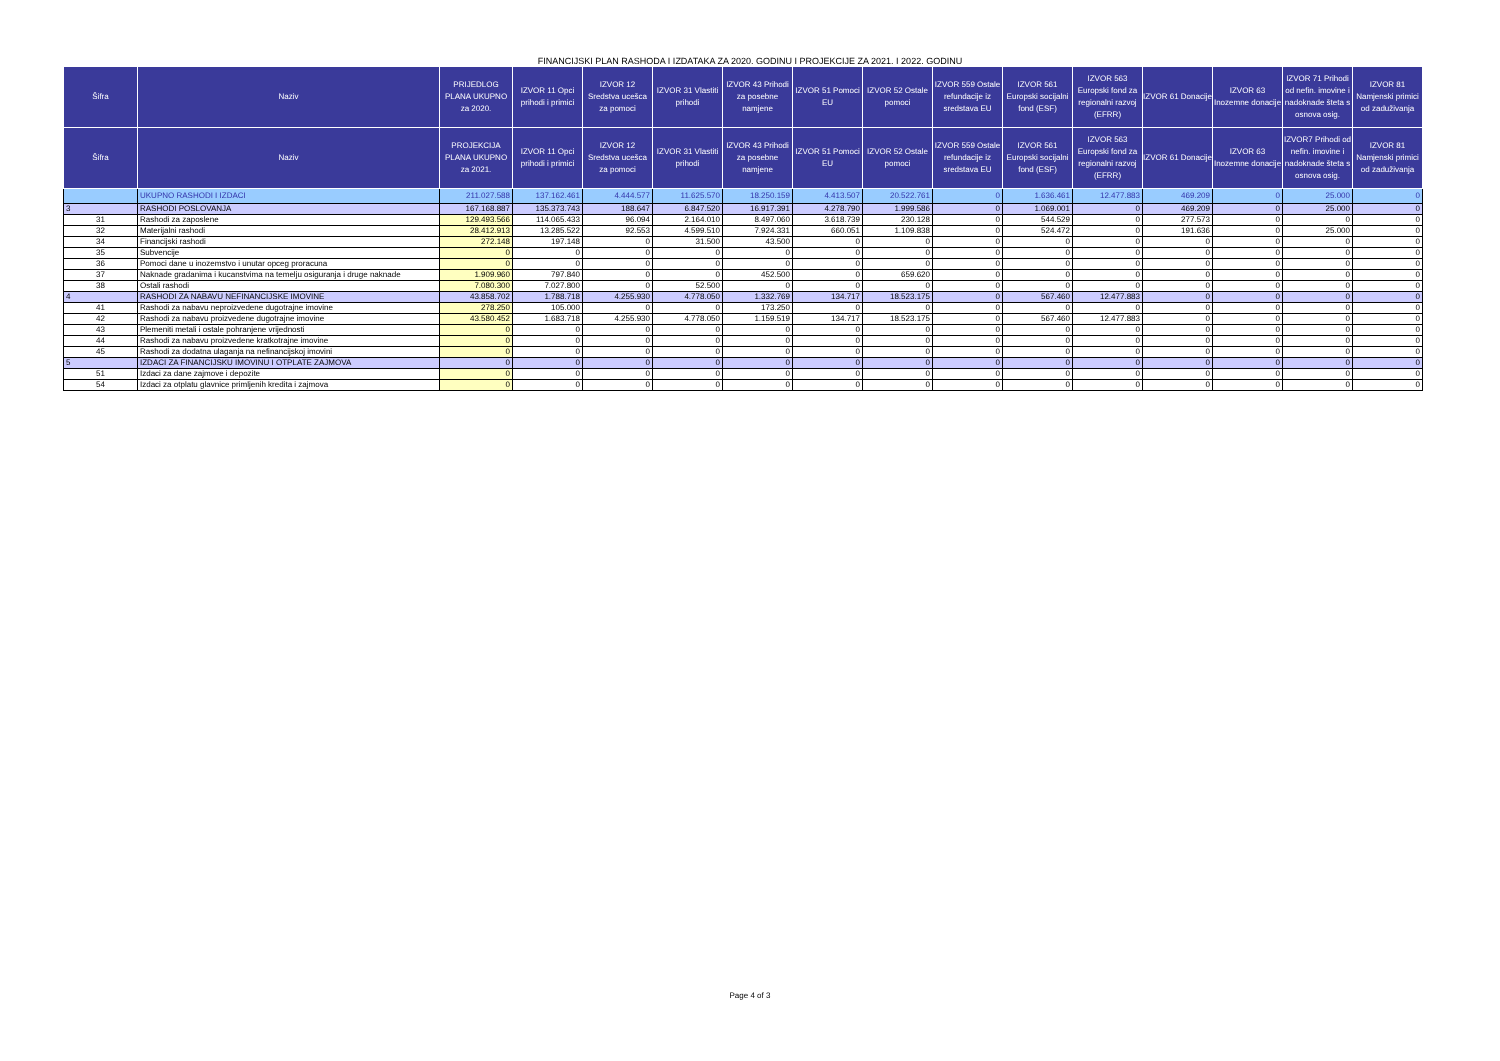FINANCIJSKI PLAN RASHODA I IZDATAKA ZA 2020. GODINU I PROJEKCIJE ZA 2021. I 2022. GODINU
| Šifra | Naziv | PRIJEDLOG PLANA UKUPNO za 2020. | IZVOR 11 Opci prihodi i primici | IZVOR 12 Sredstva ucešca za pomoci | IZVOR 31 Vlastiti prihodi | IZVOR 43 Prihodi za posebne namjene | IZVOR 51 Pomoci EU | IZVOR 52 Ostale pomoci | IZVOR 559 Ostale refundacije iz sredstava EU | IZVOR 561 Europski socijalni fond (ESF) | IZVOR 563 Europski fond za regionalni razvoj (EFRR) | IZVOR 61 Donacije | IZVOR 63 Inozemne donacije | IZVOR 71 Prihodi od nefin. imovine i nadoknade šteta s osnova osig. | IZVOR 81 Namjenski primici od zaduživanja |
| --- | --- | --- | --- | --- | --- | --- | --- | --- | --- | --- | --- | --- | --- | --- | --- |
| Šifra | Naziv | PROJEKCIJA PLANA UKUPNO za 2021. | IZVOR 11 Opci prihodi i primici | IZVOR 12 Sredstva ucešca za pomoci | IZVOR 31 Vlastiti prihodi | IZVOR 43 Prihodi za posebne namjene | IZVOR 51 Pomoci EU | IZVOR 52 Ostale pomoci | IZVOR 559 Ostale refundacije iz sredstava EU | IZVOR 561 Europski socijalni fond (ESF) | IZVOR 563 Europski fond za regionalni razvoj (EFRR) | IZVOR 61 Donacije | IZVOR 63 Inozemne donacije | IZVOR7 Prihodi od nefin. imovine i nadoknade šteta s osnova osig. | IZVOR 81 Namjenski primici od zaduživanja |
| | UKUPNO RASHODI I IZDACI | 211.027.588 | 137.162.461 | 4.444.577 | 11.625.570 | 18.250.159 | 4.413.507 | 20.522.761 | 0 | 1.636.461 | 12.477.883 | 469.209 | 0 | 25.000 | 0 |
| 3 | RASHODI POSLOVANJA | 167.168.887 | 135.373.743 | 188.647 | 6.847.520 | 16.917.391 | 4.278.790 | 1.999.586 | 0 | 1.069.001 | 0 | 469.209 | 0 | 25.000 | 0 |
| 31 | Rashodi za zaposlene | 129.493.566 | 114.065.433 | 96.094 | 2.164.010 | 8.497.060 | 3.618.739 | 230.128 | 0 | 544.529 | 0 | 277.573 | 0 | 0 | 0 |
| 32 | Materijalni rashodi | 28.412.913 | 13.285.522 | 92.553 | 4.599.510 | 7.924.331 | 660.051 | 1.109.838 | 0 | 524.472 | 0 | 191.636 | 0 | 25.000 | 0 |
| 34 | Financijski rashodi | 272.148 | 197.148 | 0 | 31.500 | 43.500 | 0 | 0 | 0 | 0 | 0 | 0 | 0 | 0 | 0 |
| 35 | Subvencije | 0 | 0 | 0 | 0 | 0 | 0 | 0 | 0 | 0 | 0 | 0 | 0 | 0 | 0 |
| 36 | Pomoci dane u inozemstvo i unutar opceg proracuna | 0 | 0 | 0 | 0 | 0 | 0 | 0 | 0 | 0 | 0 | 0 | 0 | 0 | 0 |
| 37 | Naknade gradanima i kucanstvima na temelju osiguranja i druge naknade | 1.909.960 | 797.840 | 0 | 0 | 452.500 | 0 | 659.620 | 0 | 0 | 0 | 0 | 0 | 0 | 0 |
| 38 | Ostali rashodi | 7.080.300 | 7.027.800 | 0 | 52.500 | 0 | 0 | 0 | 0 | 0 | 0 | 0 | 0 | 0 | 0 |
| 4 | RASHODI ZA NABAVU NEFINANCIJSKE IMOVINE | 43.858.702 | 1.788.718 | 4.255.930 | 4.778.050 | 1.332.769 | 134.717 | 18.523.175 | 0 | 567.460 | 12.477.883 | 0 | 0 | 0 | 0 |
| 41 | Rashodi za nabavu neproizvedene dugotrajne imovine | 278.250 | 105.000 | 0 | 0 | 173.250 | 0 | 0 | 0 | 0 | 0 | 0 | 0 | 0 | 0 |
| 42 | Rashodi za nabavu proizvedene dugotrajne imovine | 43.580.452 | 1.683.718 | 4.255.930 | 4.778.050 | 1.159.519 | 134.717 | 18.523.175 | 0 | 567.460 | 12.477.883 | 0 | 0 | 0 | 0 |
| 43 | Plemeniti metali i ostale pohranjene vrijednosti | 0 | 0 | 0 | 0 | 0 | 0 | 0 | 0 | 0 | 0 | 0 | 0 | 0 | 0 |
| 44 | Rashodi za nabavu proizvedene kratkotrajne imovine | 0 | 0 | 0 | 0 | 0 | 0 | 0 | 0 | 0 | 0 | 0 | 0 | 0 | 0 |
| 45 | Rashodi za dodatna ulaganja na nefinancijskoj imovini | 0 | 0 | 0 | 0 | 0 | 0 | 0 | 0 | 0 | 0 | 0 | 0 | 0 | 0 |
| 5 | IZDACI ZA FINANCIJSKU IMOVINU I OTPLATE ZAJMOVA | 0 | 0 | 0 | 0 | 0 | 0 | 0 | 0 | 0 | 0 | 0 | 0 | 0 | 0 |
| 51 | Izdaci za dane zajmove i depozite | 0 | 0 | 0 | 0 | 0 | 0 | 0 | 0 | 0 | 0 | 0 | 0 | 0 | 0 |
| 54 | Izdaci za otplatu glavnice primljenih kredita i zajmova | 0 | 0 | 0 | 0 | 0 | 0 | 0 | 0 | 0 | 0 | 0 | 0 | 0 | 0 |
Page 4 of 3